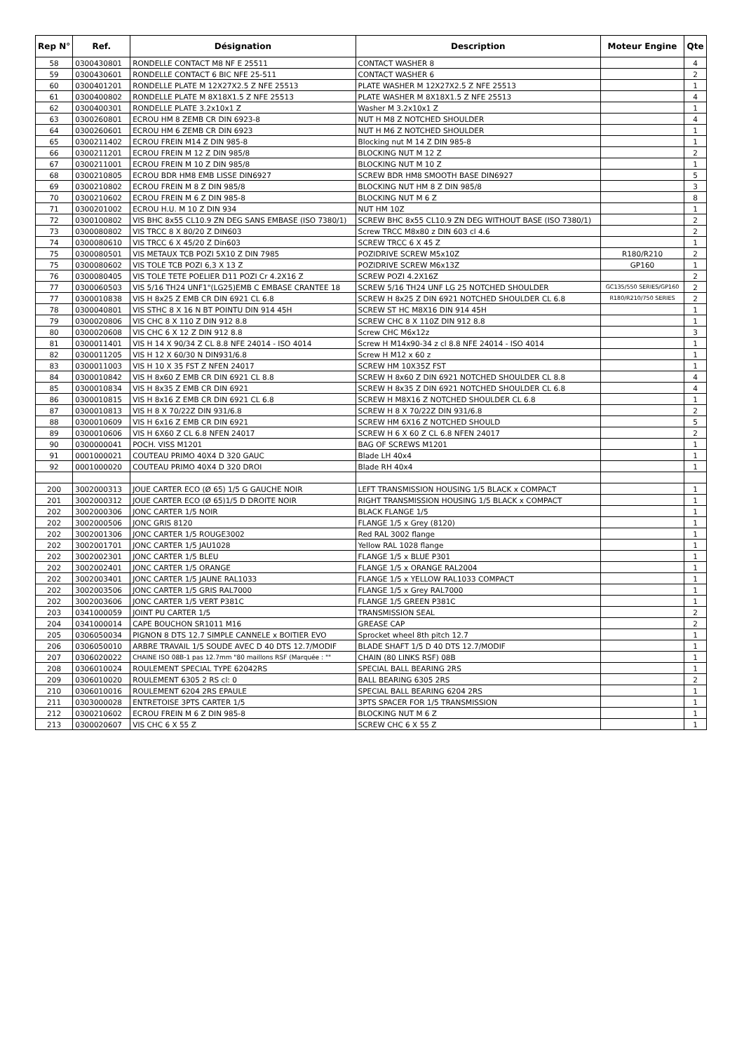| Rep N° | Ref. | Désignation | Description | Moteur Engine | Qte |
| --- | --- | --- | --- | --- | --- |
| 58 | 0300430801 | RONDELLE CONTACT M8 NF E 25511 | CONTACT WASHER 8 | | 4 |
| 59 | 0300430601 | RONDELLE CONTACT 6 BIC NFE 25-511 | CONTACT WASHER 6 | | 2 |
| 60 | 0300401201 | RONDELLE PLATE M 12X27X2.5 Z NFE 25513 | PLATE WASHER M 12X27X2.5 Z NFE 25513 | | 1 |
| 61 | 0300400802 | RONDELLE PLATE M 8X18X1.5 Z NFE 25513 | PLATE WASHER M 8X18X1.5 Z NFE 25513 | | 4 |
| 62 | 0300400301 | RONDELLE PLATE 3.2x10x1 Z | Washer M 3.2x10x1 Z | | 1 |
| 63 | 0300260801 | ECROU HM 8 ZEMB CR DIN 6923-8 | NUT H M8 Z NOTCHED SHOULDER | | 4 |
| 64 | 0300260601 | ECROU HM 6 ZEMB CR DIN 6923 | NUT H M6 Z NOTCHED SHOULDER | | 1 |
| 65 | 0300211402 | ECROU FREIN M14 Z DIN 985-8 | Blocking nut M 14 Z DIN 985-8 | | 1 |
| 66 | 0300211201 | ECROU FREIN M 12 Z DIN 985/8 | BLOCKING NUT M 12 Z | | 2 |
| 67 | 0300211001 | ECROU FREIN M 10 Z DIN 985/8 | BLOCKING NUT M 10 Z | | 1 |
| 68 | 0300210805 | ECROU BDR HM8 EMB LISSE DIN6927 | SCREW BDR HM8 SMOOTH BASE DIN6927 | | 5 |
| 69 | 0300210802 | ECROU FREIN M 8 Z DIN 985/8 | BLOCKING NUT HM 8 Z DIN 985/8 | | 3 |
| 70 | 0300210602 | ECROU FREIN M 6 Z DIN 985-8 | BLOCKING NUT M 6 Z | | 8 |
| 71 | 0300201002 | ECROU H.U. M 10 Z DIN 934 | NUT HM 10Z | | 1 |
| 72 | 0300100802 | VIS BHC 8x55 CL10.9 ZN DEG SANS EMBASE (ISO 7380/1) | SCREW BHC 8x55 CL10.9 ZN DEG WITHOUT BASE (ISO 7380/1) | | 2 |
| 73 | 0300080802 | VIS TRCC 8 X 80/20 Z DIN603 | Screw TRCC M8x80 z DIN 603 cl 4.6 | | 2 |
| 74 | 0300080610 | VIS TRCC 6 X 45/20 Z Din603 | SCREW TRCC 6 X 45 Z | | 1 |
| 75 | 0300080501 | VIS METAUX TCB POZI 5X10 Z DIN 7985 | POZIDRIVE SCREW M5x10Z | R180/R210 | 2 |
| 75 | 0300080602 | VIS TOLE TCB POZI 6,3 X 13 Z | POZIDRIVE SCREW M6x13Z | GP160 | 1 |
| 76 | 0300080405 | VIS TOLE TETE POELIER D11 POZI Cr 4.2X16 Z | SCREW POZI 4.2X16Z | | 2 |
| 77 | 0300060503 | VIS 5/16 TH24 UNF1"(LG25)EMB C EMBASE CRANTEE 18 | SCREW 5/16 TH24 UNF LG 25 NOTCHED SHOULDER | GC135/550 SERIES/GP160 | 2 |
| 77 | 0300010838 | VIS H 8x25 Z EMB CR DIN 6921 CL 6.8 | SCREW H 8x25 Z DIN 6921 NOTCHED SHOULDER CL 6.8 | R180/R210/750 SERIES | 2 |
| 78 | 0300040801 | VIS STHC 8 X 16 N BT POINTU DIN 914 45H | SCREW ST HC M8X16 DIN 914 45H | | 1 |
| 79 | 0300020806 | VIS CHC 8 X 110 Z DIN 912 8.8 | SCREW CHC 8 X 110Z DIN 912 8.8 | | 1 |
| 80 | 0300020608 | VIS CHC 6 X 12 Z DIN 912 8.8 | Screw CHC M6x12z | | 3 |
| 81 | 0300011401 | VIS H 14 X 90/34 Z CL 8.8 NFE 24014 - ISO 4014 | Screw H M14x90-34 z cl 8.8 NFE 24014 - ISO 4014 | | 1 |
| 82 | 0300011205 | VIS H 12 X 60/30 N DIN931/6.8 | Screw H M12 x 60 z | | 1 |
| 83 | 0300011003 | VIS H 10 X 35 FST Z NFEN 24017 | SCREW HM 10X35Z FST | | 1 |
| 84 | 0300010842 | VIS H 8x60 Z EMB CR DIN 6921 CL 8.8 | SCREW H 8x60 Z DIN 6921 NOTCHED SHOULDER CL 8.8 | | 4 |
| 85 | 0300010834 | VIS H 8x35 Z EMB CR DIN 6921 | SCREW H 8x35 Z DIN 6921 NOTCHED SHOULDER CL 6.8 | | 4 |
| 86 | 0300010815 | VIS H 8x16 Z EMB CR DIN 6921 CL 6.8 | SCREW H M8X16 Z NOTCHED SHOULDER CL 6.8 | | 1 |
| 87 | 0300010813 | VIS H 8 X 70/22Z DIN 931/6.8 | SCREW H 8 X 70/22Z DIN 931/6.8 | | 2 |
| 88 | 0300010609 | VIS H 6x16 Z EMB CR DIN 6921 | SCREW HM 6X16 Z NOTCHED SHOULD | | 5 |
| 89 | 0300010606 | VIS H 6X60 Z CL 6.8 NFEN 24017 | SCREW H 6 X 60 Z CL 6.8 NFEN 24017 | | 2 |
| 90 | 0300000041 | POCH. VISS M1201 | BAG OF SCREWS M1201 | | 1 |
| 91 | 0001000021 | COUTEAU PRIMO 40X4 D 320 GAUC | Blade LH 40x4 | | 1 |
| 92 | 0001000020 | COUTEAU PRIMO 40X4 D 320 DROI | Blade RH 40x4 | | 1 |
| 200 | 3002000313 | JOUE CARTER ECO (Ø 65) 1/5 G GAUCHE NOIR | LEFT TRANSMISSION HOUSING 1/5 BLACK x COMPACT | | 1 |
| 201 | 3002000312 | JOUE CARTER ECO (Ø 65)1/5 D DROITE NOIR | RIGHT TRANSMISSION HOUSING 1/5 BLACK x COMPACT | | 1 |
| 202 | 3002000306 | JONC CARTER 1/5 NOIR | BLACK FLANGE 1/5 | | 1 |
| 202 | 3002000506 | JONC GRIS 8120 | FLANGE 1/5 x Grey (8120) | | 1 |
| 202 | 3002001306 | JONC CARTER 1/5 ROUGE3002 | Red RAL 3002 flange | | 1 |
| 202 | 3002001701 | JONC CARTER 1/5 JAU1028 | Yellow RAL 1028 flange | | 1 |
| 202 | 3002002301 | JONC CARTER 1/5 BLEU | FLANGE 1/5 x BLUE P301 | | 1 |
| 202 | 3002002401 | JONC CARTER 1/5 ORANGE | FLANGE 1/5 x ORANGE RAL2004 | | 1 |
| 202 | 3002003401 | JONC CARTER 1/5 JAUNE RAL1033 | FLANGE 1/5 x YELLOW RAL1033 COMPACT | | 1 |
| 202 | 3002003506 | JONC CARTER 1/5 GRIS RAL7000 | FLANGE 1/5 x Grey RAL7000 | | 1 |
| 202 | 3002003606 | JONC CARTER 1/5 VERT P381C | FLANGE 1/5 GREEN P381C | | 1 |
| 203 | 0341000059 | JOINT PU CARTER 1/5 | TRANSMISSION SEAL | | 2 |
| 204 | 0341000014 | CAPE BOUCHON SR1011 M16 | GREASE CAP | | 2 |
| 205 | 0306050034 | PIGNON 8 DTS 12.7 SIMPLE CANNELE x BOITIER EVO | Sprocket wheel 8th pitch 12.7 | | 1 |
| 206 | 0306050010 | ARBRE TRAVAIL 1/5 SOUDE AVEC D 40 DTS 12.7/MODIF | BLADE SHAFT 1/5 D 40 DTS 12.7/MODIF | | 1 |
| 207 | 0306020022 | CHAINE ISO 08B-1 pas 12.7mm "80 maillons RSF (Marquée : "" | CHAIN (80 LINKS RSF) 08B | | 1 |
| 208 | 0306010024 | ROULEMENT SPECIAL TYPE 62042RS | SPECIAL BALL BEARING 2RS | | 1 |
| 209 | 0306010020 | ROULEMENT 6305 2 RS cl: 0 | BALL BEARING 6305 2RS | | 2 |
| 210 | 0306010016 | ROULEMENT 6204 2RS EPAULE | SPECIAL BALL BEARING 6204 2RS | | 1 |
| 211 | 0303000028 | ENTRETOISE 3PTS CARTER 1/5 | 3PTS SPACER FOR 1/5 TRANSMISSION | | 1 |
| 212 | 0300210602 | ECROU FREIN M 6 Z DIN 985-8 | BLOCKING NUT M 6 Z | | 1 |
| 213 | 0300020607 | VIS CHC 6 X 55 Z | SCREW CHC 6 X 55 Z | | 1 |